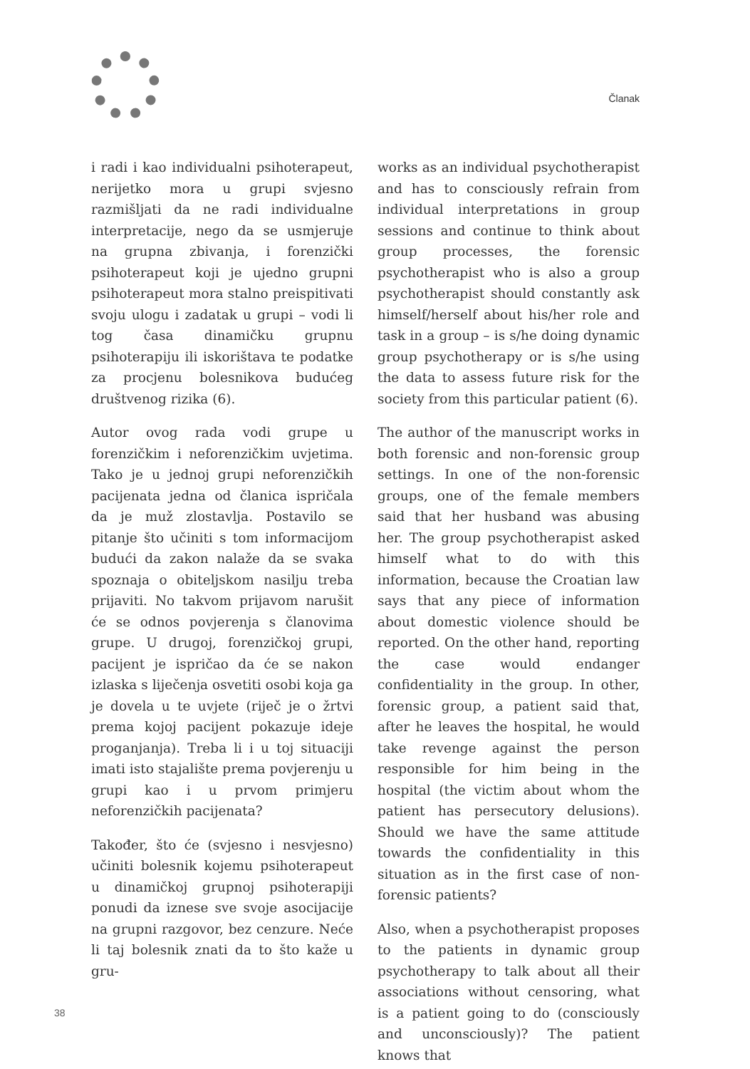Članak
i radi i kao individualni psihoterapeut, nerijetko mora u grupi svjesno razmišljati da ne radi individualne interpretacije, nego da se usmjeruje na grupna zbivanja, i forenzički psihoterapeut koji je ujedno grupni psihoterapeut mora stalno preispitivati svoju ulogu i zadatak u grupi – vodi li tog časa dinamičku grupnu psihoterapiju ili iskorištava te podatke za procjenu bolesnikova budućeg društvenog rizika (6).
Autor ovog rada vodi grupe u forenzičkim i neforenzičkim uvjetima. Tako je u jednoj grupi neforenzičkih pacijenata jedna od članica ispričala da je muž zlostavlja. Postavilo se pitanje što učiniti s tom informacijom budući da zakon nalaže da se svaka spoznaja o obiteljskom nasilju treba prijaviti. No takvom prijavom narušit će se odnos povjerenja s članovima grupe. U drugoj, forenzičkoj grupi, pacijent je ispričao da će se nakon izlaska s liječenja osvetiti osobi koja ga je dovela u te uvjete (riječ je o žrtvi prema kojoj pacijent pokazuje ideje proganjanja). Treba li i u toj situaciji imati isto stajalište prema povjerenju u grupi kao i u prvom primjeru neforenzičkih pacijenata?
Također, što će (svjesno i nesvjesno) učiniti bolesnik kojemu psihoterapeut u dinamičkoj grupnoj psihoterapiji ponudi da iznese sve svoje asocijacije na grupni razgovor, bez cenzure. Neće li taj bolesnik znati da to što kaže u gru-
works as an individual psychotherapist and has to consciously refrain from individual interpretations in group sessions and continue to think about group processes, the forensic psychotherapist who is also a group psychotherapist should constantly ask himself/herself about his/her role and task in a group – is s/he doing dynamic group psychotherapy or is s/he using the data to assess future risk for the society from this particular patient (6).
The author of the manuscript works in both forensic and non-forensic group settings. In one of the non-forensic groups, one of the female members said that her husband was abusing her. The group psychotherapist asked himself what to do with this information, because the Croatian law says that any piece of information about domestic violence should be reported. On the other hand, reporting the case would endanger confidentiality in the group. In other, forensic group, a patient said that, after he leaves the hospital, he would take revenge against the person responsible for him being in the hospital (the victim about whom the patient has persecutory delusions). Should we have the same attitude towards the confidentiality in this situation as in the first case of non-forensic patients?
Also, when a psychotherapist proposes to the patients in dynamic group psychotherapy to talk about all their associations without censoring, what is a patient going to do (consciously and unconsciously)? The patient knows that
38